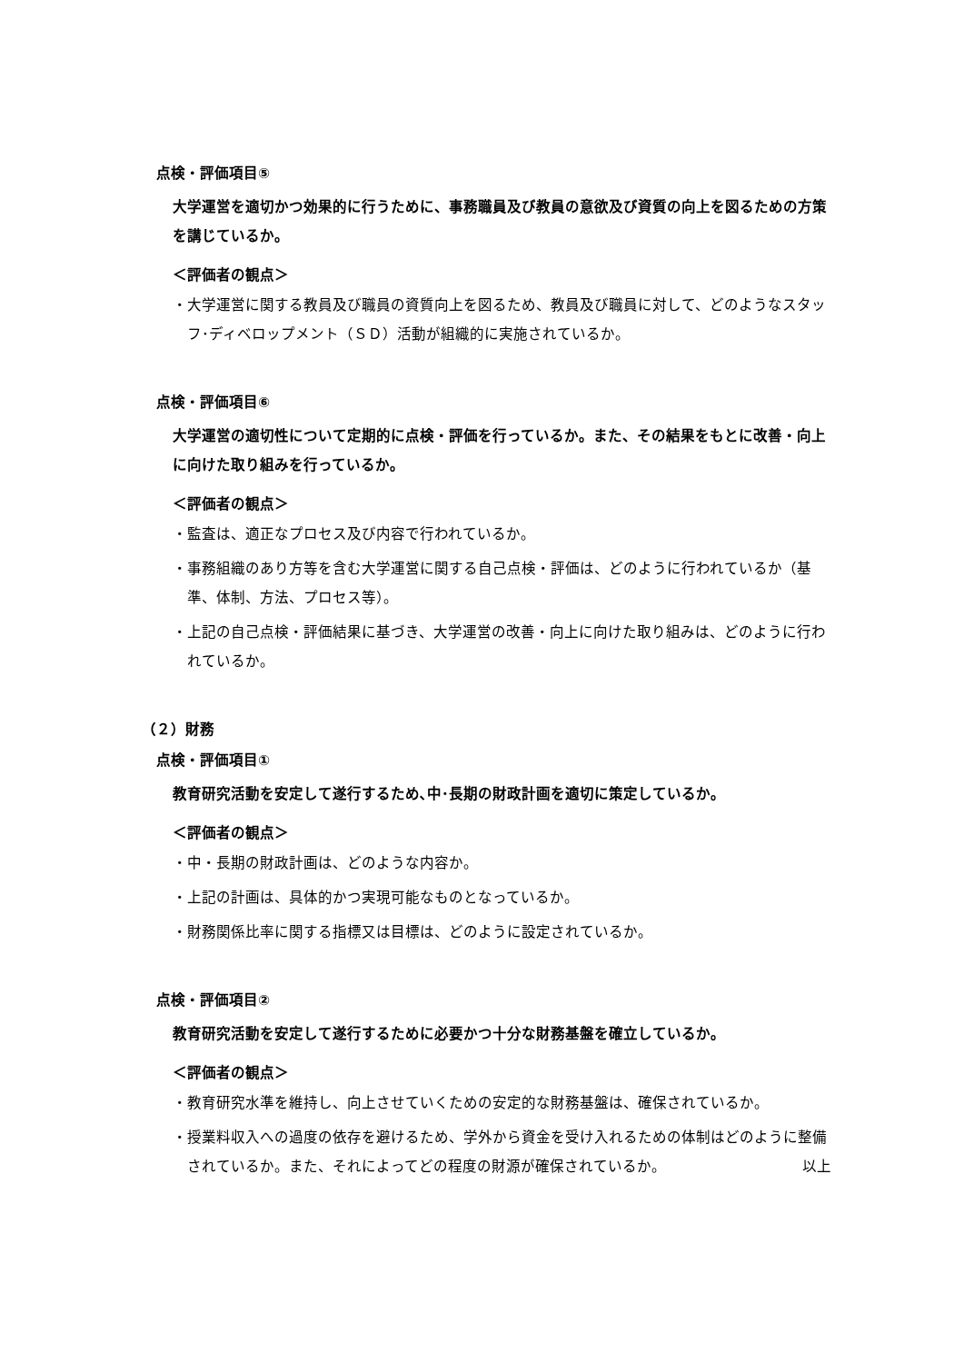点検・評価項目⑤
大学運営を適切かつ効果的に行うために、事務職員及び教員の意欲及び資質の向上を図るための方策を講じているか。
＜評価者の観点＞
・大学運営に関する教員及び職員の資質向上を図るため、教員及び職員に対して、どのようなスタッフ･ディベロップメント（ＳＤ）活動が組織的に実施されているか。
点検・評価項目⑥
大学運営の適切性について定期的に点検・評価を行っているか。また、その結果をもとに改善・向上に向けた取り組みを行っているか。
＜評価者の観点＞
・監査は、適正なプロセス及び内容で行われているか。
・事務組織のあり方等を含む大学運営に関する自己点検・評価は、どのように行われているか（基準、体制、方法、プロセス等）。
・上記の自己点検・評価結果に基づき、大学運営の改善・向上に向けた取り組みは、どのように行われているか。
（２）財務
点検・評価項目①
教育研究活動を安定して遂行するため､中･長期の財政計画を適切に策定しているか。
＜評価者の観点＞
・中・長期の財政計画は、どのような内容か。
・上記の計画は、具体的かつ実現可能なものとなっているか。
・財務関係比率に関する指標又は目標は、どのように設定されているか。
点検・評価項目②
教育研究活動を安定して遂行するために必要かつ十分な財務基盤を確立しているか。
＜評価者の観点＞
・教育研究水準を維持し、向上させていくための安定的な財務基盤は、確保されているか。
・授業料収入への過度の依存を避けるため、学外から資金を受け入れるための体制はどのように整備されているか。また、それによってどの程度の財源が確保されているか。 以上